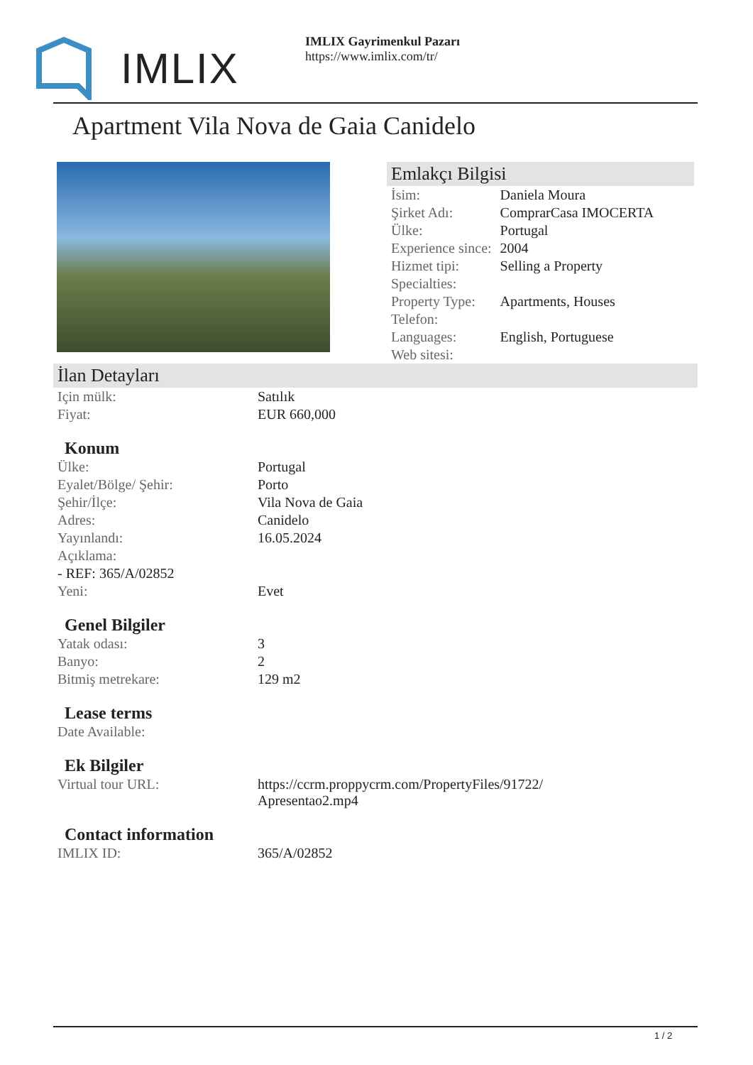IMLIX
IMLIX Gayrimenkul Pazarı
https://www.imlix.com/tr/
Apartment Vila Nova de Gaia Canidelo
Emlakçı Bilgisi
| İsim: | Daniela Moura |
| Şirket Adı: | ComprarCasa IMOCERTA |
| Ülke: | Portugal |
| Experience since: | 2004 |
| Hizmet tipi: | Selling a Property |
| Specialties: | |
| Property Type: | Apartments, Houses |
| Telefon: | |
| Languages: | English, Portuguese |
| Web sitesi: | |
İlan Detayları
| Için mülk: | Satılık |
| Fiyat: | EUR 660,000 |
Konum
| Ülke: | Portugal |
| Eyalet/Bölge/ Şehir: | Porto |
| Şehir/İlçe: | Vila Nova de Gaia |
| Adres: | Canidelo |
| Yayınlandı: | 16.05.2024 |
| Açıklama: | |
| - REF: 365/A/02852 | |
| Yeni: | Evet |
Genel Bilgiler
| Yatak odası: | 3 |
| Banyo: | 2 |
| Bitmiş metrekare: | 129 m2 |
Lease terms
| Date Available: | |
Ek Bilgiler
| Virtual tour URL: | https://ccrm.proppycrm.com/PropertyFiles/91722/ Apresentao2.mp4 |
Contact information
| IMLIX ID: | 365/A/02852 |
1 / 2